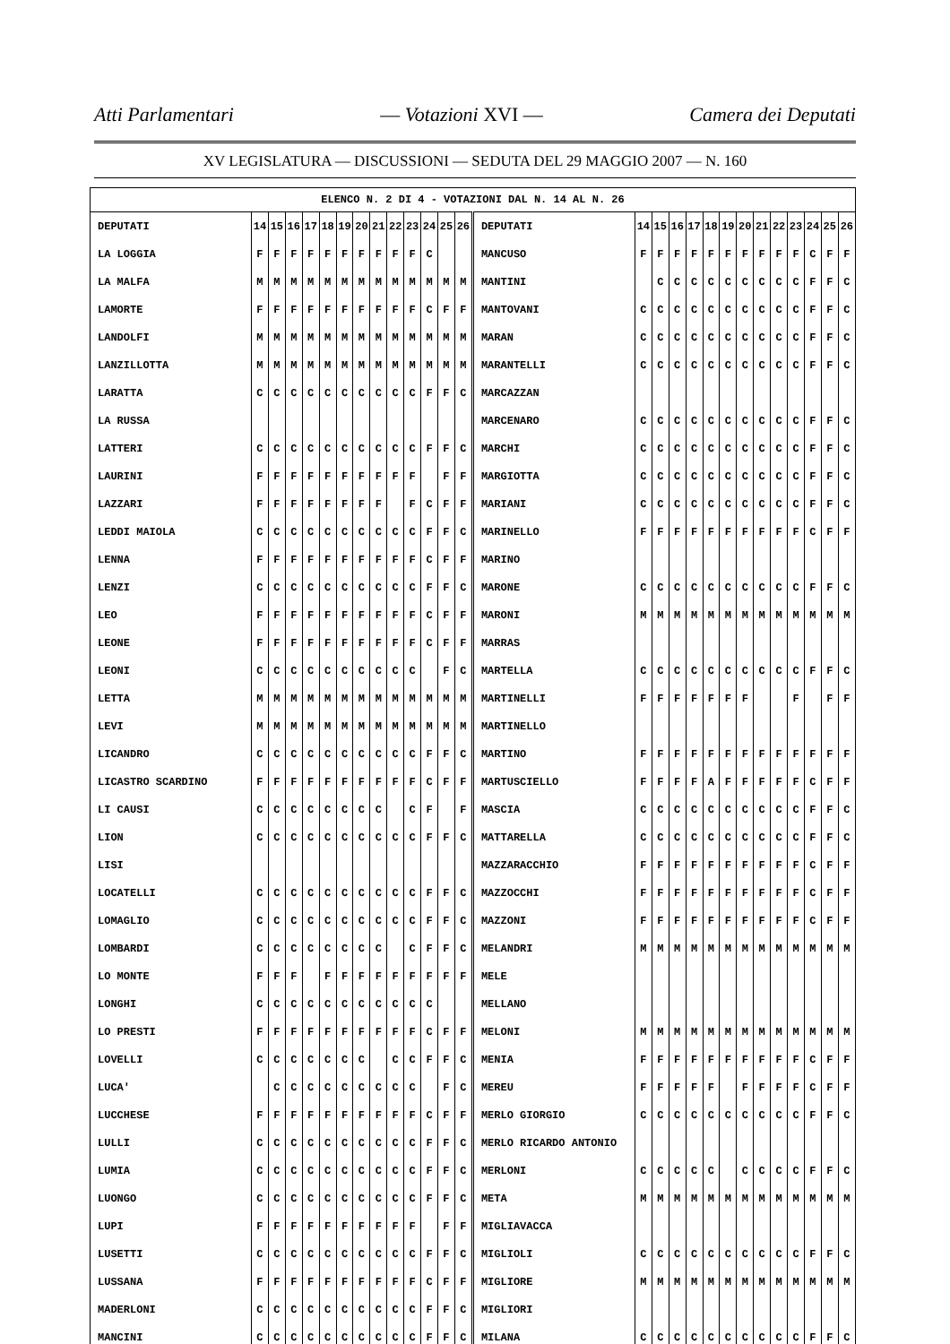Atti Parlamentari — Votazioni XVI — Camera dei Deputati
XV LEGISLATURA — DISCUSSIONI — SEDUTA DEL 29 MAGGIO 2007 — N. 160
| ELENCO N. 2 DI 4 - VOTAZIONI DAL N. 14 AL N. 26 | | | | | | | | | | | | | | | | | | | | | | | | | | | |
| --- | --- | --- | --- | --- | --- | --- | --- | --- | --- | --- | --- | --- | --- | --- | --- | --- | --- | --- | --- | --- | --- | --- | --- | --- | --- | --- | --- |
| DEPUTATI | 14 | 15 | 16 | 17 | 18 | 19 | 20 | 21 | 22 | 23 | 24 | 25 | 26 | DEPUTATI | 14 | 15 | 16 | 17 | 18 | 19 | 20 | 21 | 22 | 23 | 24 | 25 | 26 |
| LA LOGGIA | F | F | F | F | F | F | F | F | F | F | C | | | MANCUSO | F | F | F | F | F | F | F | F | F | F | C | F | F |
| LA MALFA | M | M | M | M | M | M | M | M | M | M | M | M | M | MANTINI | | C | C | C | C | C | C | C | C | C | F | F | C |
| LAMORTE | F | F | F | F | F | F | F | F | F | F | C | F | F | MANTOVANI | C | C | C | C | C | C | C | C | C | C | F | F | C |
| LANDOLFI | M | M | M | M | M | M | M | M | M | M | M | M | M | MARAN | C | C | C | C | C | C | C | C | C | C | F | F | C |
| LANZILLOTTA | M | M | M | M | M | M | M | M | M | M | M | M | M | MARANTELLI | C | C | C | C | C | C | C | C | C | C | F | F | C |
| LARATTA | C | C | C | C | C | C | C | C | C | C | F | F | C | MARCAZZAN | | | | | | | | | | | | | |
| LA RUSSA | | | | | | | | | | | | | | MARCENARO | C | C | C | C | C | C | C | C | C | C | F | F | C |
| LATTERI | C | C | C | C | C | C | C | C | C | C | F | F | C | MARCHI | C | C | C | C | C | C | C | C | C | C | F | F | C |
| LAURINI | F | F | F | F | F | F | F | F | F | F | | F | F | MARGIOTTA | C | C | C | C | C | C | C | C | C | C | F | F | C |
| LAZZARI | F | F | F | F | F | F | F | F | | F | C | F | F | MARIANI | C | C | C | C | C | C | C | C | C | C | F | F | C |
| LEDDI MAIOLA | C | C | C | C | C | C | C | C | C | C | F | F | C | MARINELLO | F | F | F | F | F | F | F | F | F | F | C | F | F |
| LENNA | F | F | F | F | F | F | F | F | F | F | C | F | F | MARINO | | | | | | | | | | | | | |
| LENZI | C | C | C | C | C | C | C | C | C | C | F | F | C | MARONE | C | C | C | C | C | C | C | C | C | C | F | F | C |
| LEO | F | F | F | F | F | F | F | F | F | F | C | F | F | MARONI | M | M | M | M | M | M | M | M | M | M | M | M | M |
| LEONE | F | F | F | F | F | F | F | F | F | F | C | F | F | MARRAS | | | | | | | | | | | | | |
| LEONI | C | C | C | C | C | C | C | C | C | C | | F | C | MARTELLA | C | C | C | C | C | C | C | C | C | C | F | F | C |
| LETTA | M | M | M | M | M | M | M | M | M | M | M | M | M | MARTINELLI | F | F | F | F | F | F | F | | | F | | F | F |
| LEVI | M | M | M | M | M | M | M | M | M | M | M | M | M | MARTINELLO | | | | | | | | | | | | | |
| LICANDRO | C | C | C | C | C | C | C | C | C | C | F | F | C | MARTINO | F | F | F | F | F | F | F | F | F | F | F | F | F |
| LICASTRO SCARDINO | F | F | F | F | F | F | F | F | F | F | C | F | F | MARTUSCIELLO | F | F | F | F | A | F | F | F | F | F | C | F | F |
| LI CAUSI | C | C | C | C | C | C | C | C | | C | F | | F | MASCIA | C | C | C | C | C | C | C | C | C | C | F | F | C |
| LION | C | C | C | C | C | C | C | C | C | C | F | F | C | MATTARELLA | C | C | C | C | C | C | C | C | C | C | F | F | C |
| LISI | | | | | | | | | | | | | | MAZZARACCHIO | F | F | F | F | F | F | F | F | F | F | C | F | F |
| LOCATELLI | C | C | C | C | C | C | C | C | C | C | F | F | C | MAZZOCCHI | F | F | F | F | F | F | F | F | F | F | C | F | F |
| LOMAGLIO | C | C | C | C | C | C | C | C | C | C | F | F | C | MAZZONI | F | F | F | F | F | F | F | F | F | F | C | F | F |
| LOMBARDI | C | C | C | C | C | C | C | C | | C | F | F | C | MELANDRI | M | M | M | M | M | M | M | M | M | M | M | M | M |
| LO MONTE | F | F | F | | F | F | F | F | F | F | F | F | F | MELE | | | | | | | | | | | | | |
| LONGHI | C | C | C | C | C | C | C | C | C | C | C | | | MELLANO | | | | | | | | | | | | | |
| LO PRESTI | F | F | F | F | F | F | F | F | F | F | C | F | F | MELONI | M | M | M | M | M | M | M | M | M | M | M | M | M |
| LOVELLI | C | C | C | C | C | C | C | | C | C | F | F | C | MENIA | F | F | F | F | F | F | F | F | F | F | C | F | F |
| LUCA' | | C | C | C | C | C | C | C | C | C | | F | C | MEREU | F | F | F | F | F | | F | F | F | F | C | F | F |
| LUCCHESE | F | F | F | F | F | F | F | F | F | F | C | F | F | MERLO GIORGIO | C | C | C | C | C | C | C | C | C | C | F | F | C |
| LULLI | C | C | C | C | C | C | C | C | C | C | F | F | C | MERLO RICARDO ANTONIO | | | | | | | | | | | | | |
| LUMIA | C | C | C | C | C | C | C | C | C | C | F | F | C | MERLONI | C | C | C | C | C | | C | C | C | C | F | F | C |
| LUONGO | C | C | C | C | C | C | C | C | C | C | F | F | C | META | M | M | M | M | M | M | M | M | M | M | M | M | M |
| LUPI | F | F | F | F | F | F | F | F | F | F | | F | F | MIGLIAVACCA | | | | | | | | | | | | | |
| LUSETTI | C | C | C | C | C | C | C | C | C | C | F | F | C | MIGLIOLI | C | C | C | C | C | C | C | C | C | C | F | F | C |
| LUSSANA | F | F | F | F | F | F | F | F | F | F | C | F | F | MIGLIORE | M | M | M | M | M | M | M | M | M | M | M | M | M |
| MADERLONI | C | C | C | C | C | C | C | C | C | C | F | F | C | MIGLIORI | | | | | | | | | | | | | |
| MANCINI | C | C | C | C | C | C | C | C | C | C | F | F | C | MILANA | C | C | C | C | C | C | C | C | C | C | F | F | C |